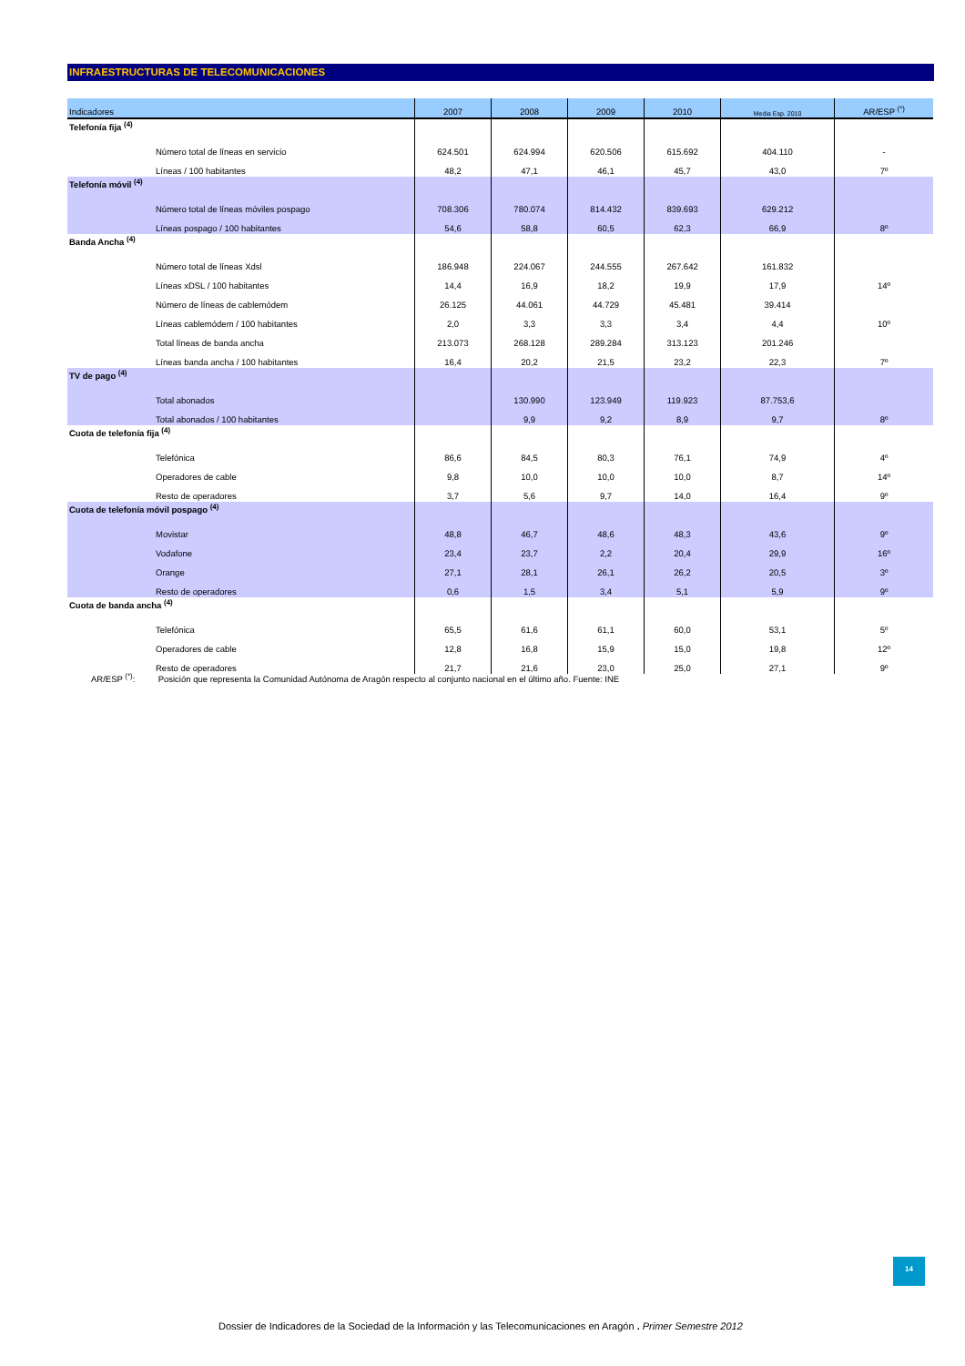INFRAESTRUCTURAS DE TELECOMUNICACIONES
| Indicadores | 2007 | 2008 | 2009 | 2010 | Media Esp. 2010 | AR/ESP <sup>(*)</sup> |
| --- | --- | --- | --- | --- | --- | --- |
| Telefonía fija <sup>(4)</sup> | | | | | | |
| Número total de líneas en servicio | 624.501 | 624.994 | 620.506 | 615.692 | 404.110 | - |
| Líneas / 100 habitantes | 48,2 | 47,1 | 46,1 | 45,7 | 43,0 | 7º |
| Telefonía móvil <sup>(4)</sup> | | | | | | |
| Número total de líneas móviles pospago | 708.306 | 780.074 | 814.432 | 839.693 | 629.212 | |
| Líneas pospago / 100 habitantes | 54,6 | 58,8 | 60,5 | 62,3 | 66,9 | 8º |
| Banda Ancha <sup>(4)</sup> | | | | | | |
| Número total de líneas Xdsl | 186.948 | 224.067 | 244.555 | 267.642 | 161.832 | |
| Líneas xDSL / 100 habitantes | 14,4 | 16,9 | 18,2 | 19,9 | 17,9 | 14º |
| Número de líneas de cablemódem | 26.125 | 44.061 | 44.729 | 45.481 | 39.414 | |
| Líneas cablemódem / 100 habitantes | 2,0 | 3,3 | 3,3 | 3,4 | 4,4 | 10º |
| Total líneas de banda ancha | 213.073 | 268.128 | 289.284 | 313.123 | 201.246 | |
| Líneas banda ancha / 100 habitantes | 16,4 | 20,2 | 21,5 | 23,2 | 22,3 | 7º |
| TV de pago <sup>(4)</sup> | | | | | | |
| Total abonados | | 130.990 | 123.949 | 119.923 | 87.753,6 | |
| Total abonados / 100 habitantes | | 9,9 | 9,2 | 8,9 | 9,7 | 8º |
| Cuota de telefonía fija <sup>(4)</sup> | | | | | | |
| Telefónica | 86,6 | 84,5 | 80,3 | 76,1 | 74,9 | 4º |
| Operadores de cable | 9,8 | 10,0 | 10,0 | 10,0 | 8,7 | 14º |
| Resto de operadores | 3,7 | 5,6 | 9,7 | 14,0 | 16,4 | 9º |
| Cuota de telefonía móvil pospago <sup>(4)</sup> | | | | | | |
| Movistar | 48,8 | 46,7 | 48,6 | 48,3 | 43,6 | 9º |
| Vodafone | 23,4 | 23,7 | 2,2 | 20,4 | 29,9 | 16º |
| Orange | 27,1 | 28,1 | 26,1 | 26,2 | 20,5 | 3º |
| Resto de operadores | 0,6 | 1,5 | 3,4 | 5,1 | 5,9 | 9º |
| Cuota de banda ancha <sup>(4)</sup> | | | | | | |
| Telefónica | 65,5 | 61,6 | 61,1 | 60,0 | 53,1 | 5º |
| Operadores de cable | 12,8 | 16,8 | 15,9 | 15,0 | 19,8 | 12º |
| Resto de operadores | 21,7 | 21,6 | 23,0 | 25,0 | 27,1 | 9º |
AR/ESP <sup>(*)</sup>: Posición que representa la Comunidad Autónoma de Aragón respecto al conjunto nacional en el último año. Fuente: INE
14
Dossier de Indicadores de la Sociedad de la Información y las Telecomunicaciones en Aragón . Primer Semestre 2012